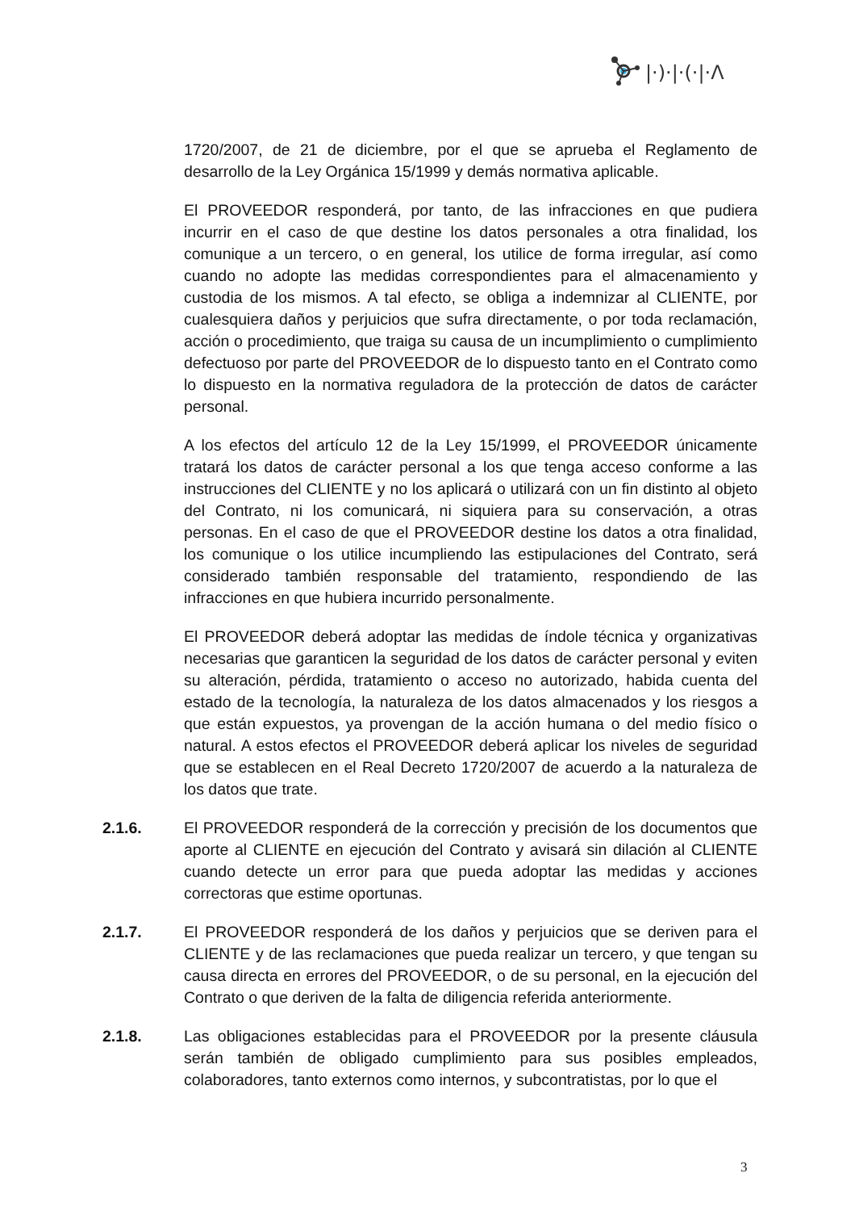|·)·|·(·|·Λ
1720/2007, de 21 de diciembre, por el que se aprueba el Reglamento de desarrollo de la Ley Orgánica 15/1999 y demás normativa aplicable.
El PROVEEDOR responderá, por tanto, de las infracciones en que pudiera incurrir en el caso de que destine los datos personales a otra finalidad, los comunique a un tercero, o en general, los utilice de forma irregular, así como cuando no adopte las medidas correspondientes para el almacenamiento y custodia de los mismos. A tal efecto, se obliga a indemnizar al CLIENTE, por cualesquiera daños y perjuicios que sufra directamente, o por toda reclamación, acción o procedimiento, que traiga su causa de un incumplimiento o cumplimiento defectuoso por parte del PROVEEDOR de lo dispuesto tanto en el Contrato como lo dispuesto en la normativa reguladora de la protección de datos de carácter personal.
A los efectos del artículo 12 de la Ley 15/1999, el PROVEEDOR únicamente tratará los datos de carácter personal a los que tenga acceso conforme a las instrucciones del CLIENTE y no los aplicará o utilizará con un fin distinto al objeto del Contrato, ni los comunicará, ni siquiera para su conservación, a otras personas. En el caso de que el PROVEEDOR destine los datos a otra finalidad, los comunique o los utilice incumpliendo las estipulaciones del Contrato, será considerado también responsable del tratamiento, respondiendo de las infracciones en que hubiera incurrido personalmente.
El PROVEEDOR deberá adoptar las medidas de índole técnica y organizativas necesarias que garanticen la seguridad de los datos de carácter personal y eviten su alteración, pérdida, tratamiento o acceso no autorizado, habida cuenta del estado de la tecnología, la naturaleza de los datos almacenados y los riesgos a que están expuestos, ya provengan de la acción humana o del medio físico o natural. A estos efectos el PROVEEDOR deberá aplicar los niveles de seguridad que se establecen en el Real Decreto 1720/2007 de acuerdo a la naturaleza de los datos que trate.
2.1.6. El PROVEEDOR responderá de la corrección y precisión de los documentos que aporte al CLIENTE en ejecución del Contrato y avisará sin dilación al CLIENTE cuando detecte un error para que pueda adoptar las medidas y acciones correctoras que estime oportunas.
2.1.7. El PROVEEDOR responderá de los daños y perjuicios que se deriven para el CLIENTE y de las reclamaciones que pueda realizar un tercero, y que tengan su causa directa en errores del PROVEEDOR, o de su personal, en la ejecución del Contrato o que deriven de la falta de diligencia referida anteriormente.
2.1.8. Las obligaciones establecidas para el PROVEEDOR por la presente cláusula serán también de obligado cumplimiento para sus posibles empleados, colaboradores, tanto externos como internos, y subcontratistas, por lo que el
3